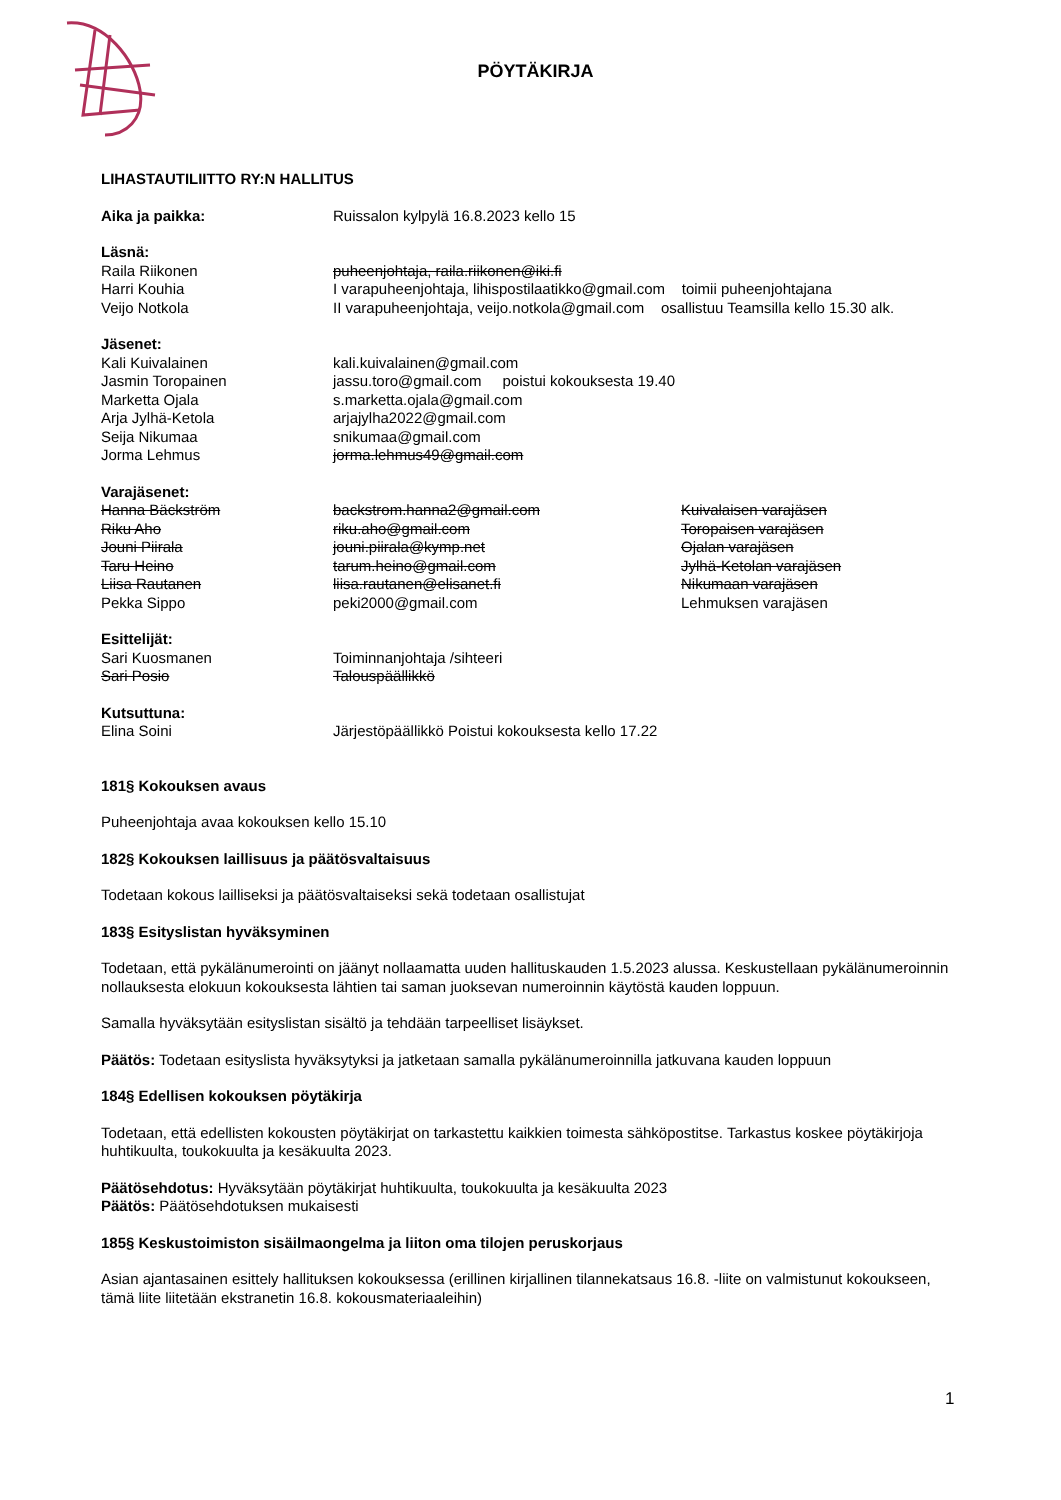PÖYTÄKIRJA
LIHASTAUTILIITTO RY:N HALLITUS
Aika ja paikka: Ruissalon kylpylä 16.8.2023 kello 15
Läsnä:
Raila Riikonen puheenjohtaja, raila.riikonen@iki.fi
Harri Kouhia I varapuheenjohtaja, lihispostilaatikko@gmail.com toimii puheenjohtajana
Veijo Notkola II varapuheenjohtaja, veijo.notkola@gmail.com osallistuu Teamsilla kello 15.30 alk.
Jäsenet:
Kali Kuivalainen kali.kuivalainen@gmail.com
Jasmin Toropainen jassu.toro@gmail.com poistui kokouksesta 19.40
Marketta Ojala s.marketta.ojala@gmail.com
Arja Jylhä-Ketola arjajylha2022@gmail.com
Seija Nikumaa snikumaa@gmail.com
Jorma Lehmus jorma.lehmus49@gmail.com
Varajäsenet:
Hanna Bäckström backstrom.hanna2@gmail.com Kuivalaisen varajäsen
Riku Aho riku.aho@gmail.com Toropaisen varajäsen
Jouni Piirala jouni.piirala@kymp.net Ojalan varajäsen
Taru Heino tarum.heino@gmail.com Jylhä-Ketolan varajäsen
Liisa Rautanen liisa.rautanen@elisanet.fi Nikumaan varajäsen
Pekka Sippo peki2000@gmail.com Lehmuksen varajäsen
Esittelijät:
Sari Kuosmanen Toiminnanjohtaja /sihteeri
Sari Posio Talouspäällikkö
Kutsuttuna:
Elina Soini Järjestöpäällikkö Poistui kokouksesta kello 17.22
181§ Kokouksen avaus
Puheenjohtaja avaa kokouksen kello 15.10
182§ Kokouksen laillisuus ja päätösvaltaisuus
Todetaan kokous lailliseksi ja päätösvaltaiseksi sekä todetaan osallistujat
183§ Esityslistan hyväksyminen
Todetaan, että pykälänumerointi on jäänyt nollaamatta uuden hallituskauden 1.5.2023 alussa. Keskustellaan pykälänumeroinnin nollauksesta elokuun kokouksesta lähtien tai saman juoksevan numeroinnin käytöstä kauden loppuun.
Samalla hyväksytään esityslistan sisältö ja tehdään tarpeelliset lisäykset.
Päätös: Todetaan esityslista hyväksytyksi ja jatketaan samalla pykälänumeroinnilla jatkuvana kauden loppuun
184§ Edellisen kokouksen pöytäkirja
Todetaan, että edellisten kokousten pöytäkirjat on tarkastettu kaikkien toimesta sähköpostitse. Tarkastus koskee pöytäkirjoja huhtikuulta, toukokuulta ja kesäkuulta 2023.
Päätösehdotus: Hyväksytään pöytäkirjat huhtikuulta, toukokuulta ja kesäkuulta 2023
Päätös: Päätösehdotuksen mukaisesti
185§ Keskustoimiston sisäilmaongelma ja liiton oma tilojen peruskorjaus
Asian ajantasainen esittely hallituksen kokouksessa (erillinen kirjallinen tilannekatsaus 16.8. -liite on valmistunut kokoukseen, tämä liite liitetään ekstranetin 16.8. kokousmateriaaleihin)
1